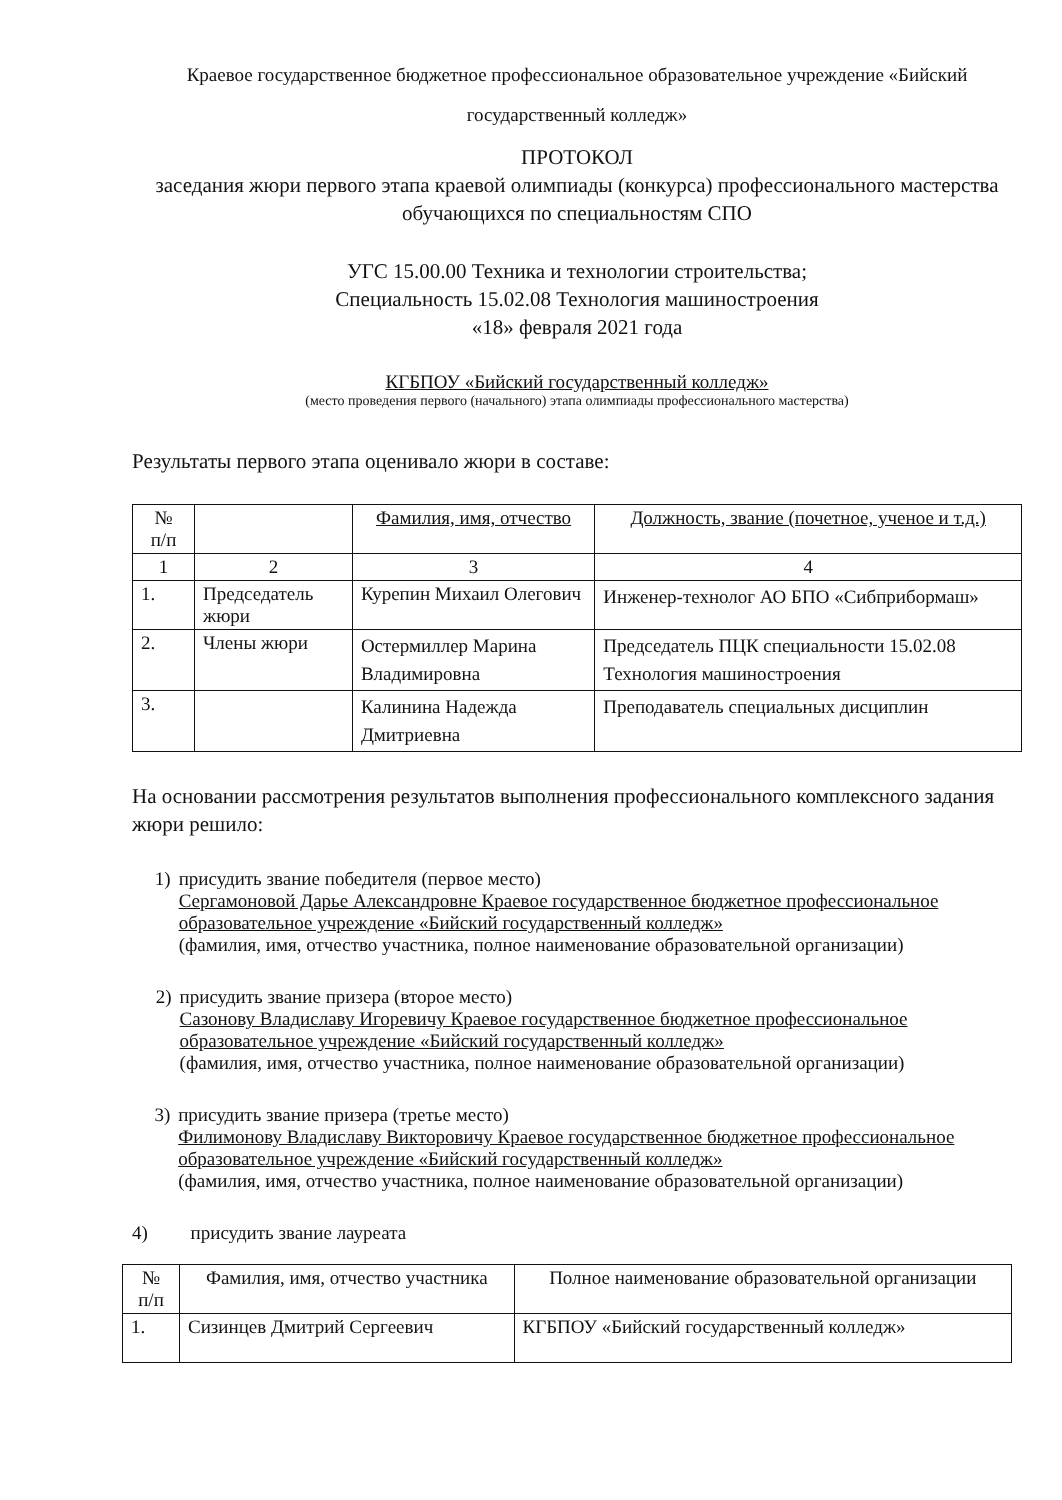Краевое государственное бюджетное профессиональное образовательное учреждение «Бийский государственный колледж»
ПРОТОКОЛ
заседания жюри первого этапа краевой олимпиады (конкурса) профессионального мастерства обучающихся по специальностям СПО
УГС 15.00.00 Техника и технологии строительства;
Специальность 15.02.08 Технология машиностроения
«18» февраля 2021 года
КГБПОУ «Бийский государственный колледж»
(место проведения первого (начального) этапа олимпиады профессионального мастерства)
Результаты первого этапа оценивало жюри в составе:
| № п/п | | Фамилия, имя, отчество | Должность, звание (почетное, ученое и т.д.) |
| --- | --- | --- | --- |
| 1 | 2 | 3 | 4 |
| 1. | Председатель жюри | Курепин Михаил Олегович | Инженер-технолог АО БПО «Сибприбормаш» |
| 2. | Члены жюри | Остермиллер Марина Владимировна | Председатель ПЦК специальности 15.02.08 Технология машиностроения |
| 3. | | Калинина Надежда Дмитриевна | Преподаватель специальных дисциплин |
На основании рассмотрения результатов выполнения профессионального комплексного задания жюри решило:
1) присудить звание победителя (первое место)
Сергамоновой Дарье Александровне Краевое государственное бюджетное профессиональное образовательное учреждение «Бийский государственный колледж»
(фамилия, имя, отчество участника, полное наименование образовательной организации)
2) присудить звание призера (второе место)
Сазонову Владиславу Игоревичу Краевое государственное бюджетное профессиональное образовательное учреждение «Бийский государственный колледж»
(фамилия, имя, отчество участника, полное наименование образовательной организации)
3) присудить звание призера (третье место)
Филимонову Владиславу Викторовичу Краевое государственное бюджетное профессиональное образовательное учреждение «Бийский государственный колледж»
(фамилия, имя, отчество участника, полное наименование образовательной организации)
4) присудить звание лауреата
| № п/п | Фамилия, имя, отчество участника | Полное наименование образовательной организации |
| --- | --- | --- |
| 1. | Сизинцев Дмитрий Сергеевич | КГБПОУ «Бийский государственный колледж» |